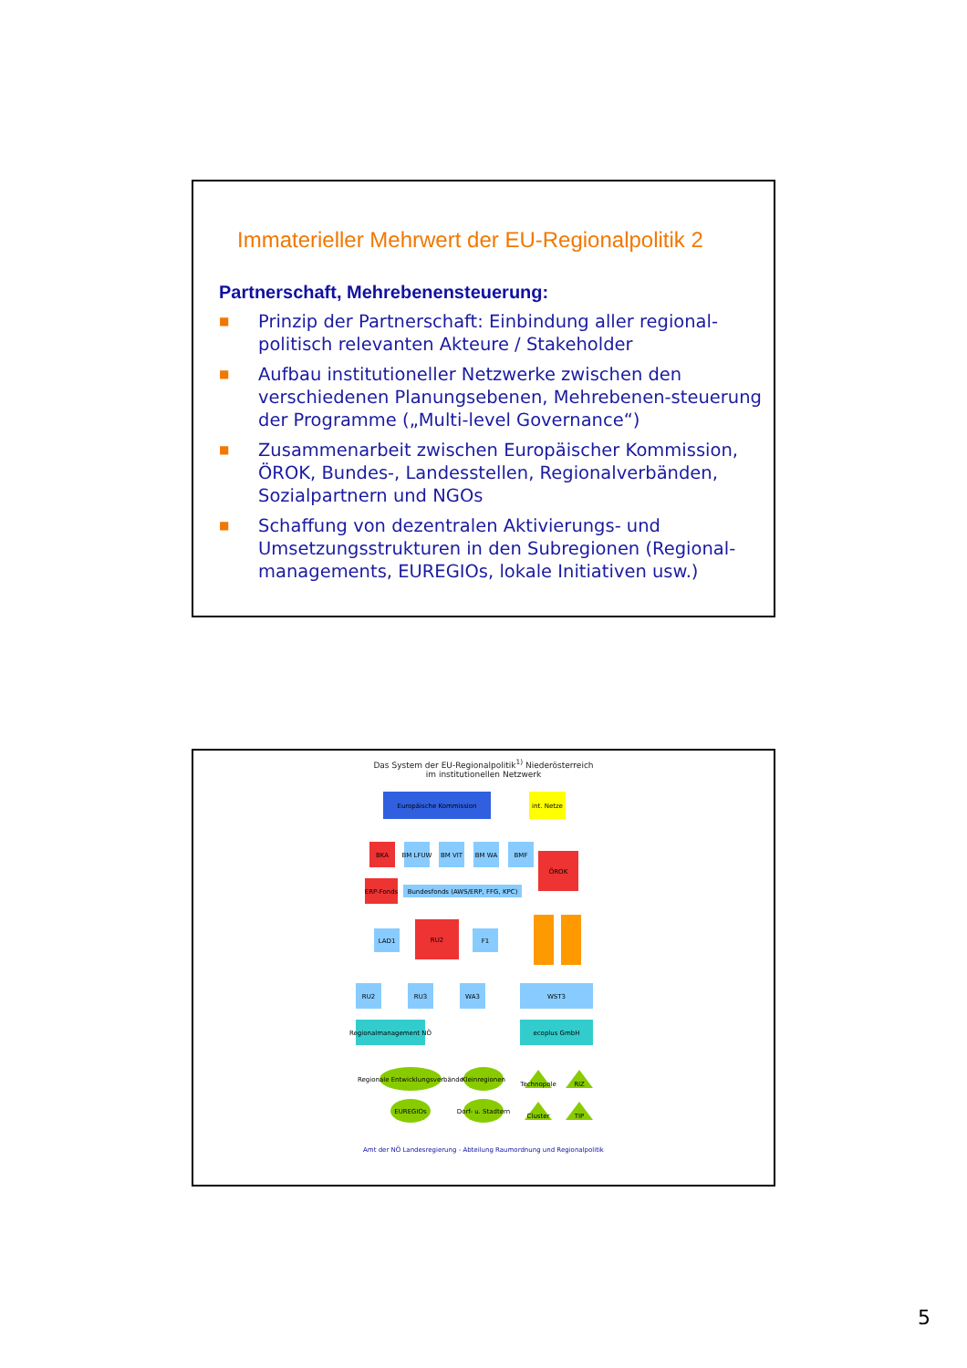Immaterieller Mehrwert der EU-Regionalpolitik 2
Partnerschaft, Mehrebenensteuerung:
■ Prinzip der Partnerschaft: Einbindung aller regional-politisch relevanten Akteure / Stakeholder
■ Aufbau institutioneller Netzwerke zwischen den verschiedenen Planungsebenen, Mehrebenen-steuerung der Programme („Multi-level Governance“)
■ Zusammenarbeit zwischen Europäischer Kommission, ÖROK, Bundes-, Landesstellen, Regionalverbänden, Sozialpartnern und NGOs
■ Schaffung von dezentralen Aktivierungs- und Umsetzungsstrukturen in den Subregionen (Regional-managements, EUREGIOs, lokale Initiativen usw.)
Das System der EU-Regionalpolitik<sup>1)</sup> Niederösterreich
im institutionellen Netzwerk
Europäische Kommission
int. Netze
BKA
BM LFUW
BM VIT
BM WA
BMF
ÖROK
ERP-Fonds
Bundesfonds (AWS/ERP, FFG, KPC)
LAD1
RU2
F1
RU2
RU3
WA3
WST3
Regionalmanagement NÖ
ecoplus GmbH
Regionale Entwicklungsverbände
Kleinregionen
EUREGIOs
Dorf- u. Stadtern
Technopole
RIZ
Cluster
TIP
Amt der NÖ Landesregierung - Abteilung Raumordnung und Regionalpolitik
5